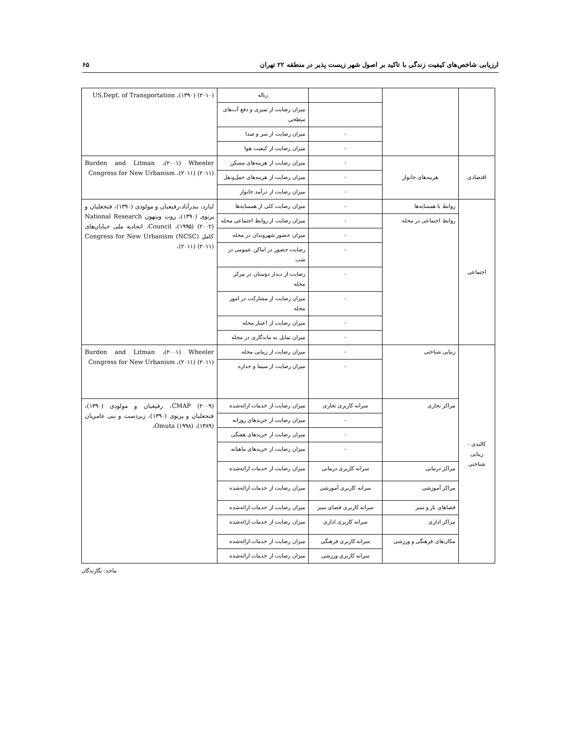ارزیابی شاخص‌های کیفیت زندگی با تاکید بر اصول شهر زیست پذیر در منطقه ۲۲ تهران ۶۵
| | | | زباله | US.Dept. of Transportation ،(۱۳۹۰) (۲۰۱۰) |
| | | | میزان رضایت از تمیزی و دفع آب‌های سطحی | |
| | | - | میزان رضایت از سر و صدا | |
| | | - | میزان رضایت از کیفیت هوا | |
| اقتصادی | هزینه‌های خانوار | - | میزان رضایت از هزینه‌های مسکن | Burden and Litman ،(۲۰۰۱) Wheeler Congress for New Urbanism ،(۲۰۱۱) (۲۰۱۱) |
| | | - | میزان رضایت از هزینه‌های حمل‌ونقل | |
| | | - | میزان رضایت از درآمد خانوار | |
| اجتماعی | روابط با همسایه‌ها | - | میزان رضایت کلی از همسایه‌ها | لنارد، بندرآباد،رفیعیان و مولودی (۱۳۹۰)، فتحعلیان و پرتوی (۱۳۹۰)، روت وینهون National Research Council ،(۱۹۹۵) (۲۰۰۲)، اتحادیه ملی خیابان‌های کامل (NCSC) Congress for New Urbanism ،(۲۰۱۱) (۲۰۱۱) |
| | روابط اجتماعی در محله | - | میزان رضایت از روابط اجتماعی محله | |
| | | - | میزان حضور شهروندان در محله | |
| | | - | رضایت حضور در اماکن عمومی در شب | |
| | | - | رضایت از دیدار دوستان در مرکز محله | |
| | | - | میزان رضایت از مشارکت در امور محله | |
| | | - | میزان رضایت از اعتبار محله | |
| | | - | میزان تمایل به ماندگاری در محله | |
| کالبدی - زیبایی شناختی | زیبایی شناختی | - | میزان رضایت از زیبایی محله | Burden and Litman ،(۲۰۰۱) Wheeler Congress for New Urbanism ،(۲۰۱۱) (۲۰۱۱) |
| | | - | میزان رضایت از سیما و جداره | |
| | مراکز تجاری | سرانه کاربری تجاری | میزان رضایت از خدمات ارائه‌شده | CMAP (۲۰۰۹)، رفیعیان و مولودی (۱۳۹۰)، فتحعلیان و پرتوی (۱۳۹۰)، زبردست و بنی عامریان (۱۳۸۹)، Omuta (۱۹۹۸)، |
| | | - | میزان رضایت از خریدهای روزانه | |
| | | - | میزان رضایت از خریدهای هفتگی | |
| | | - | میزان رضایت از خریدهای ماهیانه | |
| | مراکز درمانی | سرانه کاربری درمانی | میزان رضایت از خدمات ارائه‌شده | |
| | مراکز آموزشی | سرانه کاربری آموزشی | میزان رضایت از خدمات ارائه‌شده | |
| | فضاهای باز و سبز | سرانه کاربری فضای سبز | میزان رضایت از خدمات ارائه‌شده | |
| | مراکز اداری | سرانه کاربری اداری | میزان رضایت از خدمات ارائه‌شده | |
| | مکان‌های فرهنگی و ورزشی | سرانه کاربری فرهنگی | میزان رضایت از خدمات ارائه‌شده | |
| | | سرانه کاربری ورزشی | میزان رضایت از خدمات ارائه‌شده | |
ماخذ: نگارندگان